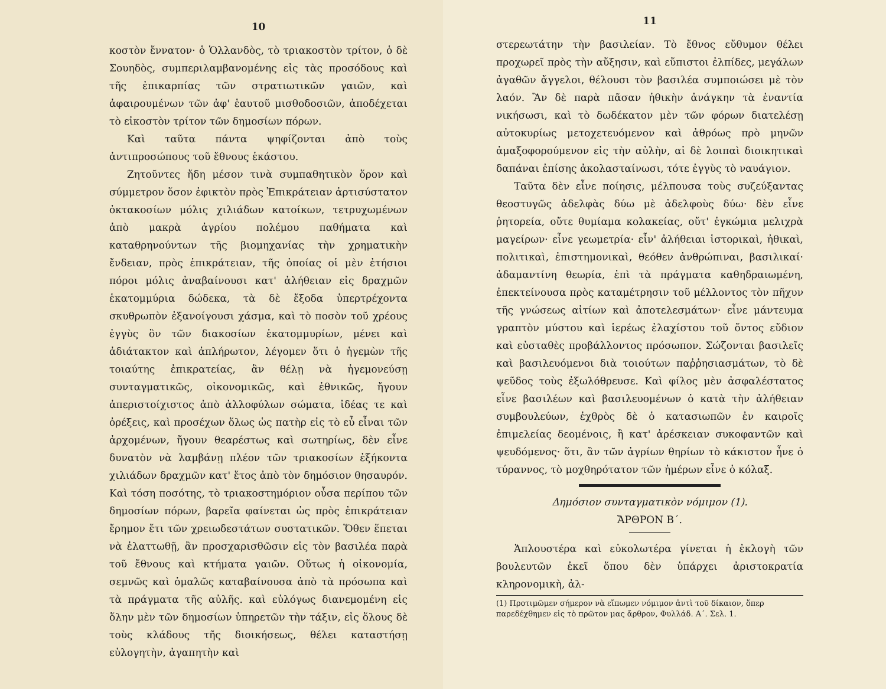10
κοστὸν ἔννατον· ὁ Ὁλλανδὸς, τὸ τριακοστὸν τρίτον, ὁ δὲ Σουηδὸς, συμπεριλαμβανομένης εἰς τὰς προσόδους καὶ τῆς ἐπικαρπίας τῶν στρατιωτικῶν γαιῶν, καὶ ἀφαιρουμένων τῶν ἀφ' ἑαυτοῦ μισθοδοσιῶν, ἀποδέχεται τὸ εἰκοστὸν τρίτον τῶν δημοσίων πόρων.
Καὶ ταῦτα πάντα ψηφίζονται ἀπὸ τοὺς ἀντιπροσώπους τοῦ ἔθνους ἑκάστου.
Ζητοῦντες ἤδη μέσον τινὰ συμπαθητικὸν ὅρον καὶ σύμμετρον ὅσον ἐφικτὸν πρὸς Ἐπικράτειαν ἀρτισύστατον ὀκτακοσίων μόλις χιλιάδων κατοίκων, τετρυχωμένων ἀπὸ μακρὰ ἀγρίου πολέμου παθήματα καὶ καταθρηνούντων τῆς βιομηχανίας τὴν χρηματικὴν ἔνδειαν, πρὸς ἐπικράτειαν, τῆς ὁποίας οἱ μὲν ἐτήσιοι πόροι μόλις ἀναβαίνουσι κατ' ἀλήθειαν εἰς δραχμῶν ἑκατομμύρια δώδεκα, τὰ δὲ ἔξοδα ὑπερτρέχοντα σκυθρωπὸν ἐξανοίγουσι χάσμα, καὶ τὸ ποσὸν τοῦ χρέους ἐγγὺς ὂν τῶν διακοσίων ἑκατομμυρίων, μένει καὶ ἀδιάτακτον καὶ ἀπλήρωτον, λέγομεν ὅτι ὁ ἡγεμὼν τῆς τοιαύτης ἐπικρατείας, ἂν θέλῃ νὰ ἡγεμονεύσῃ συνταγματικῶς, οἰκονομικῶς, καὶ ἐθνικῶς, ἤγουν ἀπεριστοίχιστος ἀπὸ ἀλλοφύλων σώματα, ἰδέας τε καὶ ὀρέξεις, καὶ προσέχων ὅλως ὡς πατὴρ εἰς τὸ εὖ εἶναι τῶν ἀρχομένων, ἤγουν θεαρέστως καὶ σωτηρίως, δὲν εἶνε δυνατὸν νὰ λαμβάνῃ πλέον τῶν τριακοσίων ἑξήκοντα χιλιάδων δραχμῶν κατ' ἔτος ἀπὸ τὸν δημόσιον θησαυρόν. Καὶ τόση ποσότης, τὸ τριακοστημόριον οὖσα περίπου τῶν δημοσίων πόρων, βαρεῖα φαίνεται ὡς πρὸς ἐπικράτειαν ἔρημον ἔτι τῶν χρειωδεστάτων συστατικῶν. Ὅθεν ἕπεται νὰ ἐλαττωθῇ, ἂν προσχαρισθῶσιν εἰς τὸν βασιλέα παρὰ τοῦ ἔθνους καὶ κτήματα γαιῶν. Οὕτως ἡ οἰκονομία, σεμνῶς καὶ ὁμαλῶς καταβαίνουσα ἀπὸ τὰ πρόσωπα καὶ τὰ πράγματα τῆς αὐλῆς. καὶ εὐλόγως διανεμομένη εἰς ὅλην μὲν τῶν δημοσίων ὑπηρετῶν τὴν τάξιν, εἰς ὅλους δὲ τοὺς κλάδους τῆς διοικήσεως, θέλει καταστήσῃ εὐλογητὴν, ἀγαπητὴν καὶ
11
στερεωτάτην τὴν βασιλείαν. Τὸ ἔθνος εὔθυμον θέλει προχωρεῖ πρὸς τὴν αὔξησιν, καὶ εὔπιστοι ἐλπίδες, μεγάλων ἀγαθῶν ἄγγελοι, θέλουσι τὸν βασιλέα συμποιώσει μὲ τὸν λαόν. Ἂν δὲ παρὰ πᾶσαν ἠθικὴν ἀνάγκην τὰ ἐναντία νικήσωσι, καὶ τὸ δωδέκατον μὲν τῶν φόρων διατελέσῃ αὐτοκυρίως μετοχετευόμενον καὶ ἀθρόως πρὸ μηνῶν ἁμαξοφορούμενον εἰς τὴν αὐλὴν, αἱ δὲ λοιπαὶ διοικητικαὶ δαπάναι ἐπίσης ἀκολασταίνωσι, τότε ἐγγὺς τὸ ναυάγιον.
Ταῦτα δὲν εἶνε ποίησις, μέλπουσα τοὺς συζεύξαντας θεοστυγῶς ἀδελφὰς δύω μὲ ἀδελφοὺς δύω· δὲν εἶνε ῥητορεία, οὔτε θυμίαμα κολακείας, οὔτ' ἐγκώμια μελιχρὰ μαγείρων· εἶνε γεωμετρία· εἶν' ἀλήθειαι ἱστορικαὶ, ἠθικαὶ, πολιτικαὶ, ἐπιστημονικαὶ, θεόθεν ἀνθρώπιναι, βασιλικαί· ἀδαμαντίνη θεωρία, ἐπὶ τὰ πράγματα καθηδραιωμένη, ἐπεκτείνουσα πρὸς καταμέτρησιν τοῦ μέλλοντος τὸν πῆχυν τῆς γνώσεως αἰτίων καὶ ἀποτελεσμάτων· εἶνε μάντευμα γραπτὸν μύστου καὶ ἱερέως ἐλαχίστου τοῦ ὄντος εὔδιον καὶ εὐσταθὲς προβάλλοντος πρόσωπον. Σώζονται βασιλεῖς καὶ βασιλευόμενοι διὰ τοιούτων παῤῥησιασμάτων, τὸ δὲ ψεῦδος τοὺς ἐξωλόθρευσε. Καὶ φίλος μὲν ἀσφαλέστατος εἶνε βασιλέων καὶ βασιλευομένων ὁ κατὰ τὴν ἀλήθειαν συμβουλεύων, ἐχθρὸς δὲ ὁ κατασιωπῶν ἐν καιροῖς ἐπιμελείας δεομένοις, ἢ κατ' ἀρέσκειαν συκοφαντῶν καὶ ψευδόμενος· ὅτι, ἂν τῶν ἀγρίων θηρίων τὸ κάκιστον ἦνε ὁ τύραννος, τὸ μοχθηρότατον τῶν ἡμέρων εἶνε ὁ κόλαξ.
Δημόσιον συνταγματικὸν νόμιμον (1).
ἌΡΘΡΟΝ Β΄.
Ἁπλουστέρα καὶ εὐκολωτέρα γίνεται ἡ ἐκλογὴ τῶν βουλευτῶν ἐκεῖ ὅπου δὲν ὑπάρχει ἀριστοκρατία κληρονομικὴ, ἀλ-
(1) Προτιμῶμεν σήμερον νὰ εἴπωμεν νόμιμον ἀντὶ τοῦ δίκαιον, ὅπερ παρεδέχθημεν εἰς τὸ πρῶτον μας ἄρθρον, Φυλλάδ. Α΄. Σελ. 1.